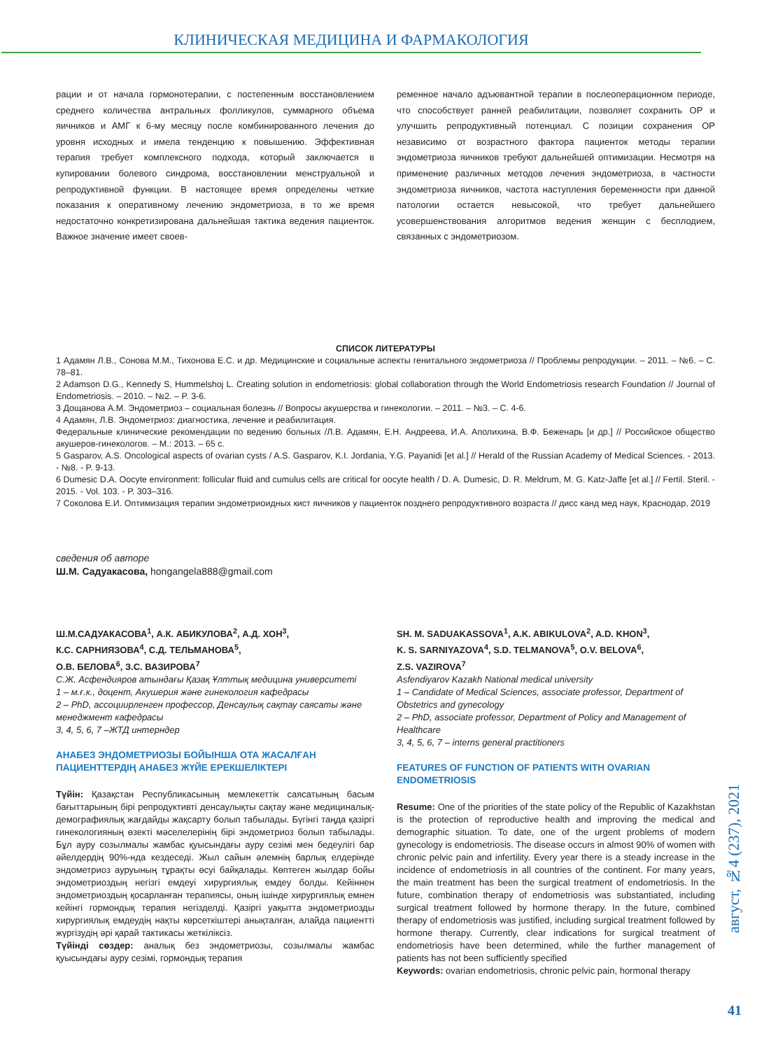КЛИНИЧЕСКАЯ МЕДИЦИНА И ФАРМАКОЛОГИЯ
рации и от начала гормонотерапии, с постепенным восстановлением среднего количества антральных фолликулов, суммарного объема яичников и АМГ к 6-му месяцу после комбинированного лечения до уровня исходных и имела тенденцию к повышению. Эффективная терапия требует комплексного подхода, который заключается в купировании болевого синдрома, восстановлении менструальной и репродуктивной функции. В настоящее время определены четкие показания к оперативному лечению эндометриоза, в то же время недостаточно конкретизирована дальнейшая тактика ведения пациенток. Важное значение имеет своев-
ременное начало адъювантной терапии в послеоперационном периоде, что способствует ранней реабилитации, позволяет сохранить ОР и улучшить репродуктивный потенциал. С позиции сохранения ОР независимо от возрастного фактора пациенток методы терапии эндометриоза яичников требуют дальнейшей оптимизации. Несмотря на применение различных методов лечения эндометриоза, в частности эндометриоза яичников, частота наступления беременности при данной патологии остается невысокой, что требует дальнейшего усовершенствования алгоритмов ведения женщин с бесплодием, связанных с эндометриозом.
СПИСОК ЛИТЕРАТУРЫ
1 Адамян Л.В., Сонова М.М., Тихонова Е.С. и др. Медицинские и социальные аспекты генитального эндометриоза // Проблемы репродукции. – 2011. – №6. – С. 78–81.
2 Adamson D.G., Kennedy S, Hummelshoj L. Creating solution in endometriosis: global collaboration through the World Endometriosis research Foundation // Journal of Endometriosis. – 2010. – №2. – P. 3-6.
3 Дощанова А.М. Эндометриоз – социальная болезнь // Вопросы акушерства и гинекологии. – 2011. – №3. – С. 4-6.
4 Адамян, Л.В. Эндометриоз: диагностика, лечение и реабилитация.
Федеральные клинические рекомендации по ведению больных /Л.В. Адамян, Е.Н. Андреева, И.А. Аполихина, В.Ф. Беженарь [и др.] // Российское общество акушеров-гинекологов. – М.: 2013. – 65 с.
5 Gasparov, A.S. Oncological aspects of ovarian cysts / A.S. Gasparov, K.I. Jordania, Y.G. Payanidi [et al.] // Herald of the Russian Academy of Medical Sciences. - 2013. - №8. - P. 9-13.
6 Dumesic D.A. Oocyte environment: follicular fluid and cumulus cells are critical for oocyte health / D. A. Dumesic, D. R. Meldrum, M. G. Katz-Jaffe [et al.] // Fertil. Steril. - 2015. - Vol. 103. - P. 303–316.
7 Соколова Е.И. Оптимизация терапии эндометриоидных кист яичников у пациенток позднего репродуктивного возраста // дисс канд мед наук, Краснодар, 2019
сведения об авторе
Ш.М. Садуакасова, hongangela888@gmail.com
Ш.М.САДУАКАСОВА<sup>1</sup>, А.К. АБИКУЛОВА<sup>2</sup>, А.Д. ХОН<sup>3</sup>,
К.С. САРНИЯЗОВА<sup>4</sup>, С.Д. ТЕЛЬМАНОВА<sup>5</sup>,
О.В. БЕЛОВА<sup>6</sup>, З.С. ВАЗИРОВА<sup>7</sup>
С.Ж. Асфендияров атындағы Қазақ Ұлттық медицина университеті
1 – м.ғ.к., доцент, Акушерия және гинекология кафедрасы
2 – PhD, ассоциирленген профессор, Денсаулық сақтау саясаты және менеджмент кафедрасы
3, 4, 5, 6, 7 –ЖТД интерндер
АНАБЕЗ ЭНДОМЕТРИОЗЫ БОЙЫНША ОТА ЖАСАЛҒАН ПАЦИЕНТТЕРДІҢ АНАБЕЗ ЖҮЙЕ ЕРЕКШЕЛІКТЕРІ
Түйін: Қазақстан Республикасының мемлекеттік саясатының басым бағыттарының бірі репродуктивті денсаулықты сақтау және медициналық-демографиялық жағдайды жақсарту болып табылады. Бүгінгі таңда қазіргі гинекологияның өзекті мәселелерінің бірі эндометриоз болып табылады. Бұл ауру созылмалы жамбас қуысындағы ауру сезімі мен бедеулігі бар әйелдердің 90%-нда кездеседі. Жыл сайын әлемнің барлық елдерінде эндометриоз ауруының тұрақты өсуі байқалады. Көптеген жылдар бойы эндометриоздың негізгі емдеуі хирургиялық емдеу болды. Кейіннен эндометриоздың қосарланған терапиясы, оның ішінде хирургиялық емнен кейінгі гормондық терапия негізделді. Қазіргі уақытта эндометриозды хирургиялық емдеудің нақты көрсеткіштері анықталған, алайда пациентті жүргізудің әрі қарай тактикасы жеткіліксіз.
Түйінді сөздер: аналық без эндометриозы, созылмалы жамбас қуысындағы ауру сезімі, гормондық терапия
SH. M. SADUAKASSOVA<sup>1</sup>, A.K. ABIKULOVA<sup>2</sup>, A.D. KHON<sup>3</sup>,
K. S. SARNIYAZOVA<sup>4</sup>, S.D. TELMANOVA<sup>5</sup>, O.V. BELOVA<sup>6</sup>,
Z.S. VAZIROVA<sup>7</sup>
Asfendiyarov Kazakh National medical university
1 – Candidate of Medical Sciences, associate professor, Department of Obstetrics and gynecology
2 – PhD, associate professor, Department of Policy and Management of Healthcare
3, 4, 5, 6, 7 – interns general practitioners
FEATURES OF FUNCTION OF PATIENTS WITH OVARIAN ENDOMETRIOSIS
Resume: One of the priorities of the state policy of the Republic of Kazakhstan is the protection of reproductive health and improving the medical and demographic situation. To date, one of the urgent problems of modern gynecology is endometriosis. The disease occurs in almost 90% of women with chronic pelvic pain and infertility. Every year there is a steady increase in the incidence of endometriosis in all countries of the continent. For many years, the main treatment has been the surgical treatment of endometriosis. In the future, combination therapy of endometriosis was substantiated, including surgical treatment followed by hormone therapy. In the future, combined therapy of endometriosis was justified, including surgical treatment followed by hormone therapy. Currently, clear indications for surgical treatment of endometriosis have been determined, while the further management of patients has not been sufficiently specified
Keywords: ovarian endometriosis, chronic pelvic pain, hormonal therapy
август, №4 (237), 2021
41